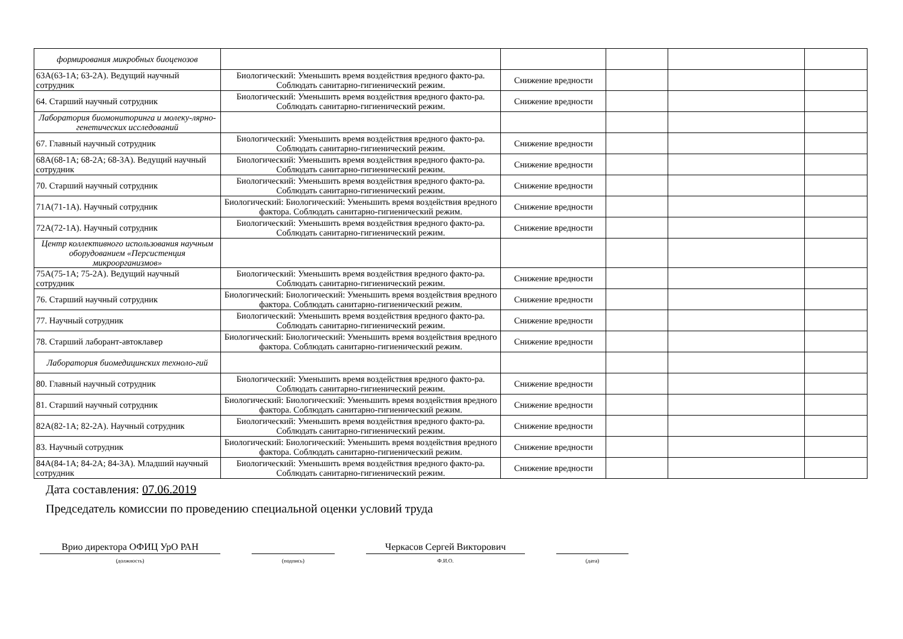| формирования микробных биоценозов | | | | | |
| 63А(63-1А; 63-2А). Ведущий научный сотрудник | Биологический: Уменьшить время воздействия вредного факто-ра. Соблюдать санитарно-гигиенический режим. | Снижение вредности | | | |
| 64. Старший научный сотрудник | Биологический: Уменьшить время воздействия вредного факто-ра. Соблюдать санитарно-гигиенический режим. | Снижение вредности | | | |
| Лаборатория биомониторинга и молеку-лярно-генетических исследований | | | | | |
| 67. Главный научный сотрудник | Биологический: Уменьшить время воздействия вредного факто-ра. Соблюдать санитарно-гигиенический режим. | Снижение вредности | | | |
| 68А(68-1А; 68-2А; 68-3А). Ведущий научный сотрудник | Биологический: Уменьшить время воздействия вредного факто-ра. Соблюдать санитарно-гигиенический режим. | Снижение вредности | | | |
| 70. Старший научный сотрудник | Биологический: Уменьшить время воздействия вредного факто-ра. Соблюдать санитарно-гигиенический режим. | Снижение вредности | | | |
| 71А(71-1А). Научный сотрудник | Биологический: Биологический: Уменьшить время воздействия вредного фактора. Соблюдать санитарно-гигиенический режим. | Снижение вредности | | | |
| 72А(72-1А). Научный сотрудник | Биологический: Уменьшить время воздействия вредного факто-ра. Соблюдать санитарно-гигиенический режим. | Снижение вредности | | | |
| Центр коллективного использования научным оборудованием «Персистенция микроорганизмов» | | | | | |
| 75А(75-1А; 75-2А). Ведущий научный сотрудник | Биологический: Уменьшить время воздействия вредного факто-ра. Соблюдать санитарно-гигиенический режим. | Снижение вредности | | | |
| 76. Старший научный сотрудник | Биологический: Биологический: Уменьшить время воздействия вредного фактора. Соблюдать санитарно-гигиенический режим. | Снижение вредности | | | |
| 77. Научный сотрудник | Биологический: Уменьшить время воздействия вредного факто-ра. Соблюдать санитарно-гигиенический режим. | Снижение вредности | | | |
| 78. Старший лаборант-автоклавер | Биологический: Биологический: Уменьшить время воздействия вредного фактора. Соблюдать санитарно-гигиенический режим. | Снижение вредности | | | |
| Лаборатория биомедицинских техноло-гий | | | | | |
| 80. Главный научный сотрудник | Биологический: Уменьшить время воздействия вредного факто-ра. Соблюдать санитарно-гигиенический режим. | Снижение вредности | | | |
| 81. Старший научный сотрудник | Биологический: Биологический: Уменьшить время воздействия вредного фактора. Соблюдать санитарно-гигиенический режим. | Снижение вредности | | | |
| 82А(82-1А; 82-2А). Научный сотрудник | Биологический: Уменьшить время воздействия вредного факто-ра. Соблюдать санитарно-гигиенический режим. | Снижение вредности | | | |
| 83. Научный сотрудник | Биологический: Биологический: Уменьшить время воздействия вредного фактора. Соблюдать санитарно-гигиенический режим. | Снижение вредности | | | |
| 84А(84-1А; 84-2А; 84-3А). Младший научный сотрудник | Биологический: Уменьшить время воздействия вредного факто-ра. Соблюдать санитарно-гигиенический режим. | Снижение вредности | | | |
Дата составления: 07.06.2019
Председатель комиссии по проведению специальной оценки условий труда
Врио директора ОФИЦ УрО РАН
(должность)
(подпись)
Черкасов Сергей Викторович
Ф.И.О.
(дата)